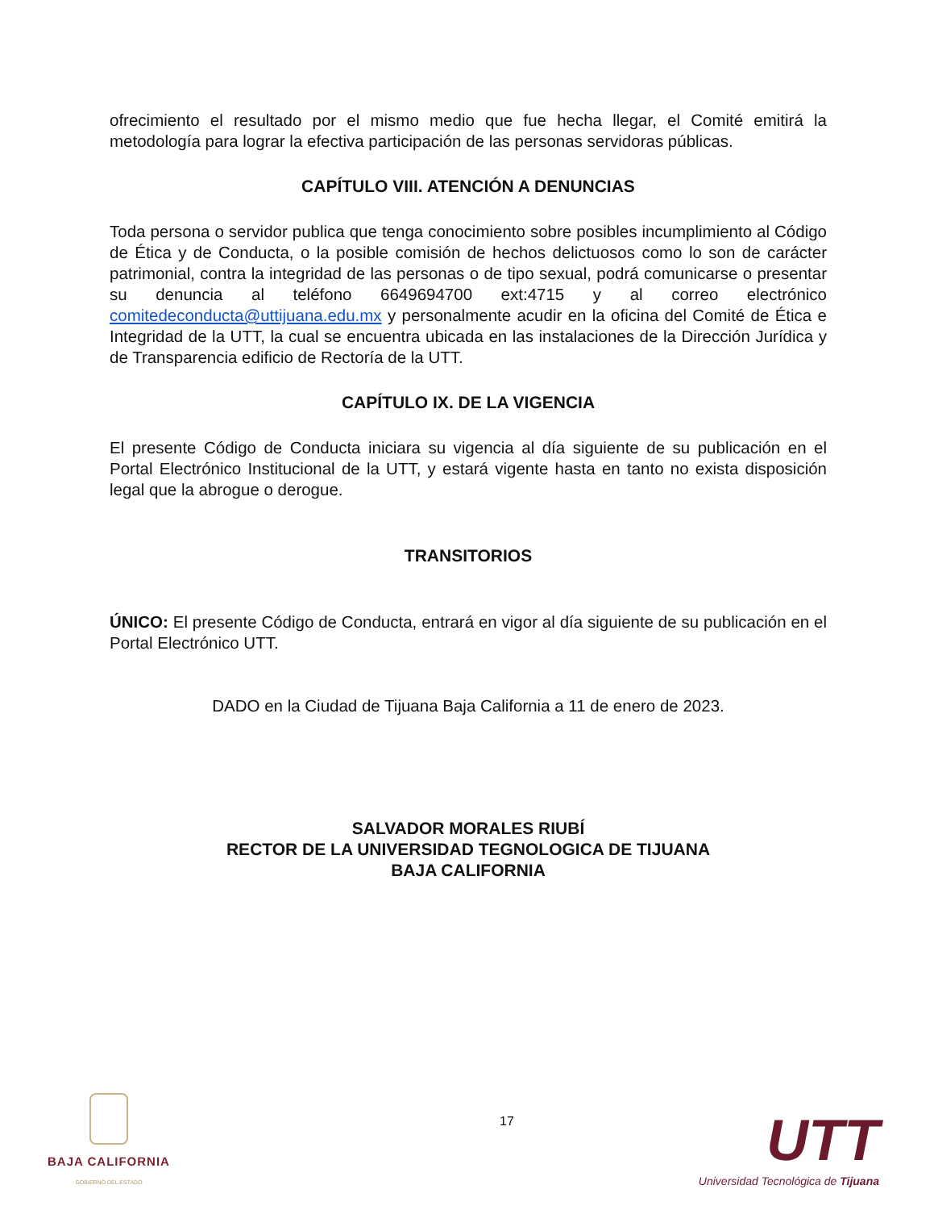ofrecimiento el resultado por el mismo medio que fue hecha llegar, el Comité emitirá la metodología para lograr la efectiva participación de las personas servidoras públicas.
CAPÍTULO VIII. ATENCIÓN A DENUNCIAS
Toda persona o servidor publica que tenga conocimiento sobre posibles incumplimiento al Código de Ética y de Conducta, o la posible comisión de hechos delictuosos como lo son de carácter patrimonial, contra la integridad de las personas o de tipo sexual, podrá comunicarse o presentar su denuncia al teléfono 6649694700 ext:4715 y al correo electrónico comitedeconducta@uttijuana.edu.mx y personalmente acudir en la oficina del Comité de Ética e Integridad de la UTT, la cual se encuentra ubicada en las instalaciones de la Dirección Jurídica y de Transparencia edificio de Rectoría de la UTT.
CAPÍTULO IX. DE LA VIGENCIA
El presente Código de Conducta iniciara su vigencia al día siguiente de su publicación en el Portal Electrónico Institucional de la UTT, y estará vigente hasta en tanto no exista disposición legal que la abrogue o derogue.
TRANSITORIOS
ÚNICO: El presente Código de Conducta, entrará en vigor al día siguiente de su publicación en el Portal Electrónico UTT.
DADO en la Ciudad de Tijuana Baja California a 11 de enero de 2023.
SALVADOR MORALES RIUBÍ
RECTOR DE LA UNIVERSIDAD TEGNOLOGICA DE TIJUANA
BAJA CALIFORNIA
BAJA CALIFORNIA
GOBIERNO DEL ESTADO
17
UTT
Universidad Tecnológica de Tijuana